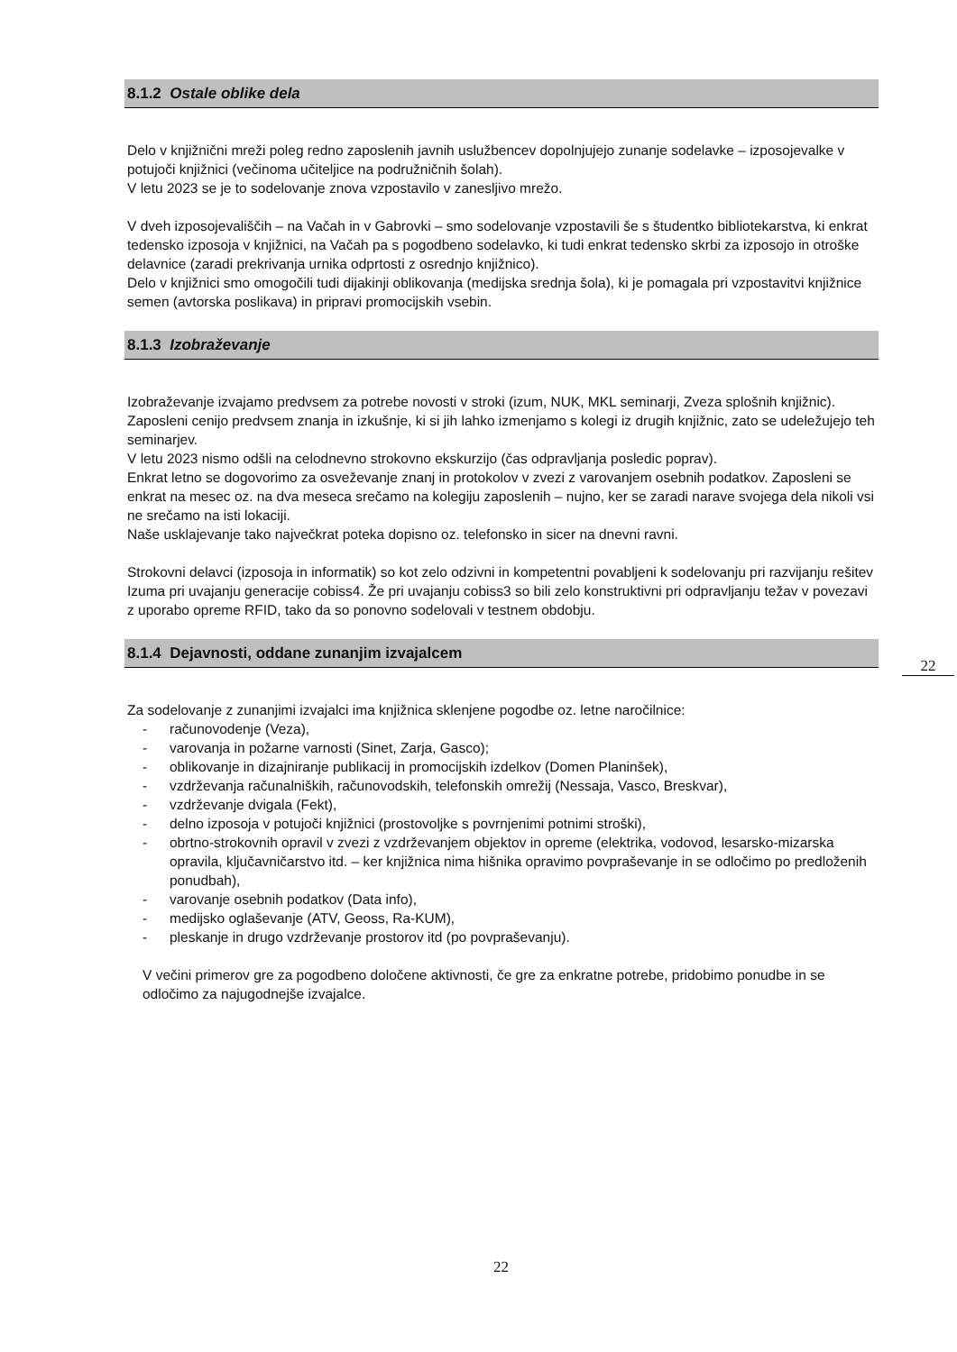8.1.2 Ostale oblike dela
Delo v knjižnični mreži poleg redno zaposlenih javnih uslužbencev dopolnjujejo zunanje sodelavke – izposojevalke v potujoči knjižnici (večinoma učiteljice na podružničnih šolah).
V letu 2023 se je to sodelovanje znova vzpostavilo v zanesljivo mrežo.
V dveh izposojevališčih – na Vačah in v Gabrovki – smo sodelovanje vzpostavili še s študentko bibliotekarstva, ki enkrat tedensko izposoja v knjižnici, na Vačah pa s pogodbeno sodelavko, ki tudi enkrat tedensko skrbi za izposojo in otroške delavnice (zaradi prekrivanja urnika odprtosti z osrednjo knjižnico).
Delo v knjižnici smo omogočili tudi dijakinji oblikovanja (medijska srednja šola), ki je pomagala pri vzpostavitvi knjižnice semen (avtorska poslikava) in pripravi promocijskih vsebin.
8.1.3 Izobraževanje
Izobraževanje izvajamo predvsem za potrebe novosti v stroki (izum, NUK, MKL seminarji, Zveza splošnih knjižnic). Zaposleni cenijo predvsem znanja in izkušnje, ki si jih lahko izmenjamo s kolegi iz drugih knjižnic, zato se udeležujejo teh seminarjev.
V letu 2023 nismo odšli na celodnevno strokovno ekskurzijo (čas odpravljanja posledic poprav).
Enkrat letno se dogovorimo za osveževanje znanj in protokolov v zvezi z varovanjem osebnih podatkov. Zaposleni se enkrat na mesec oz. na dva meseca srečamo na kolegiju zaposlenih – nujno, ker se zaradi narave svojega dela nikoli vsi ne srečamo na isti lokaciji.
Naše usklajevanje tako največkrat poteka dopisno oz. telefonsko in sicer na dnevni ravni.
Strokovni delavci (izposoja in informatik) so kot zelo odzivni in kompetentni povabljeni k sodelovanju pri razvijanju rešitev Izuma pri uvajanju generacije cobiss4. Že pri uvajanju cobiss3 so bili zelo konstruktivni pri odpravljanju težav v povezavi z uporabo opreme RFID, tako da so ponovno sodelovali v testnem obdobju.
8.1.4 Dejavnosti, oddane zunanjim izvajalcem
Za sodelovanje z zunanjimi izvajalci ima knjižnica sklenjene pogodbe oz. letne naročilnice:
- računovodenje (Veza),
- varovanja in požarne varnosti (Sinet, Zarja, Gasco);
- oblikovanje in dizajniranje publikacij in promocijskih izdelkov (Domen Planinšek),
- vzdrževanja računalniških, računovodskih, telefonskih omrežij (Nessaja, Vasco, Breskvar),
- vzdrževanje dvigala (Fekt),
- delno izposoja v potujoči knjižnici (prostovoljke s povrnjenimi potnimi stroški),
- obrtno-strokovnih opravil v zvezi z vzdrževanjem objektov in opreme (elektrika, vodovod, lesarsko-mizarska opravila, ključavničarstvo itd. – ker knjižnica nima hišnika opravimo povpraševanje in se odločimo po predloženih ponudbah),
- varovanje osebnih podatkov (Data info),
- medijsko oglaševanje (ATV, Geoss, Ra-KUM),
- pleskanje in drugo vzdrževanje prostorov itd (po povpraševanju).
V večini primerov gre za pogodbeno določene aktivnosti, če gre za enkratne potrebe, pridobimo ponudbe in se odločimo za najugodnejše izvajalce.
22
22